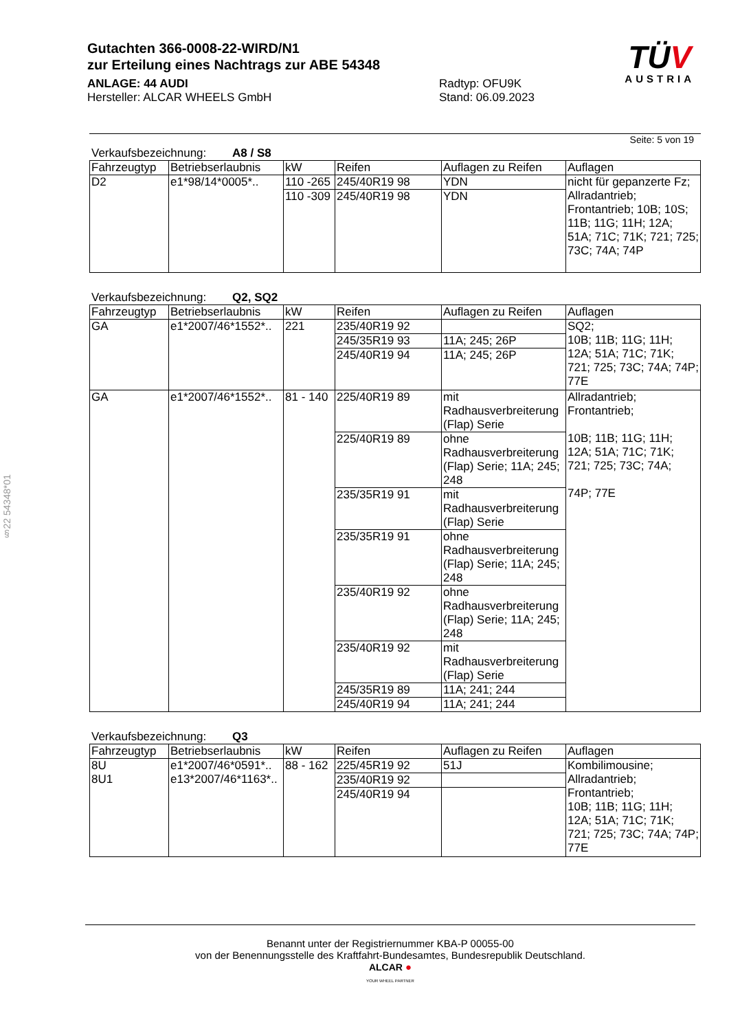§22 54348*01
Gutachten 366-0008-22-WIRD/N1
zur Erteilung eines Nachtrags zur ABE 54348
ANLAGE: 44 AUDI
Hersteller: ALCAR WHEELS GmbH
Radtyp: OFU9K
Stand: 06.09.2023
TÜV
AUSTRIA
Seite: 5 von 19
Verkaufsbezeichnung: A8 / S8
| Fahrzeugtyp | Betriebserlaubnis | kW | Reifen | Auflagen zu Reifen | Auflagen |
| --- | --- | --- | --- | --- | --- |
| D2 | e1*98/14*0005*.. | 110 -265 | 245/40R19 98 | YDN | nicht für gepanzerte Fz; Allradantrieb; Frontantrieb; 10B; 10S; 11B; 11G; 11H; 12A; 51A; 71C; 71K; 721; 725; 73C; 74A; 74P |
| | | 110 -309 | 245/40R19 98 | YDN | |
Verkaufsbezeichnung: Q2, SQ2
| Fahrzeugtyp | Betriebserlaubnis | kW | Reifen | Auflagen zu Reifen | Auflagen |
| --- | --- | --- | --- | --- | --- |
| GA | e1*2007/46*1552*.. | 221 | 235/40R19 92 | | SQ2; 10B; 11B; 11G; 11H; 12A; 51A; 71C; 71K; 721; 725; 73C; 74A; 74P; 77E |
| | | | 245/35R19 93 | 11A; 245; 26P | |
| | | | 245/40R19 94 | 11A; 245; 26P | |
| GA | e1*2007/46*1552*.. | 81 - 140 | 225/40R19 89 | mit Radhausverbreiterung (Flap) Serie | Allradantrieb; Frontantrieb; 10B; 11B; 11G; 11H; 12A; 51A; 71C; 71K; 721; 725; 73C; 74A; 74P; 77E |
| | | | 225/40R19 89 | ohne Radhausverbreiterung (Flap) Serie; 11A; 245; 248 | |
| | | | 235/35R19 91 | mit Radhausverbreiterung (Flap) Serie | |
| | | | 235/35R19 91 | ohne Radhausverbreiterung (Flap) Serie; 11A; 245; 248 | |
| | | | 235/40R19 92 | ohne Radhausverbreiterung (Flap) Serie; 11A; 245; 248 | |
| | | | 235/40R19 92 | mit Radhausverbreiterung (Flap) Serie | |
| | | | 245/35R19 89 | 11A; 241; 244 | |
| | | | 245/40R19 94 | 11A; 241; 244 | |
Verkaufsbezeichnung: Q3
| Fahrzeugtyp | Betriebserlaubnis | kW | Reifen | Auflagen zu Reifen | Auflagen |
| --- | --- | --- | --- | --- | --- |
| 8U 8U1 | e1*2007/46*0591*.. e13*2007/46*1163*.. | 88 - 162 | 225/45R19 92 | 51J | Kombilimousine; Allradantrieb; Frontantrieb; 10B; 11B; 11G; 11H; 12A; 51A; 71C; 71K; 721; 725; 73C; 74A; 74P; 77E |
| | | | 235/40R19 92 | | |
| | | | 245/40R19 94 | | |
Benannt unter der Registriernummer KBA-P 00055-00
von der Benennungsstelle des Kraftfahrt-Bundesamtes, Bundesrepublik Deutschland.
ALCAR ●
YOUR WHEEL PARTNER